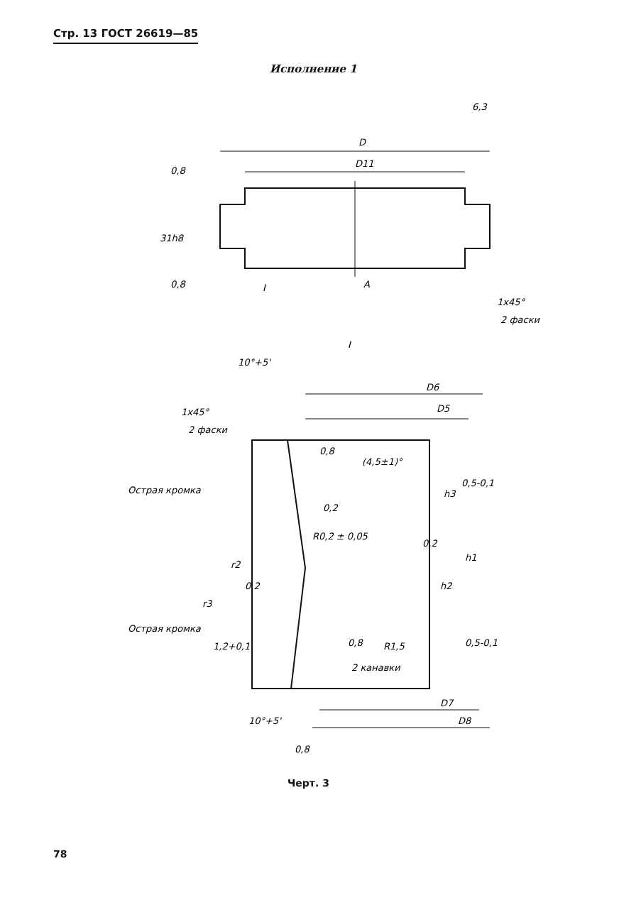D
D11
6,3
0,8
0,8
31h8
I
A
1x45°
2 фаски
I
10°+5'
1x45°
2 фаски
D6
D5
0,8
(4,5±1)°
Острая кромка
0,2
0,5-0,1
h3
R0,2 ± 0,05
0,2
h1
r2
h2
0,2
r3
Острая кромка
0,8
R1,5
1,2+0,1
2 канавки
0,5-0,1
D7
D8
10°+5'
0,8
Стр. 13 ГОСТ 26619—85
Исполнение 1
Черт. 3
78